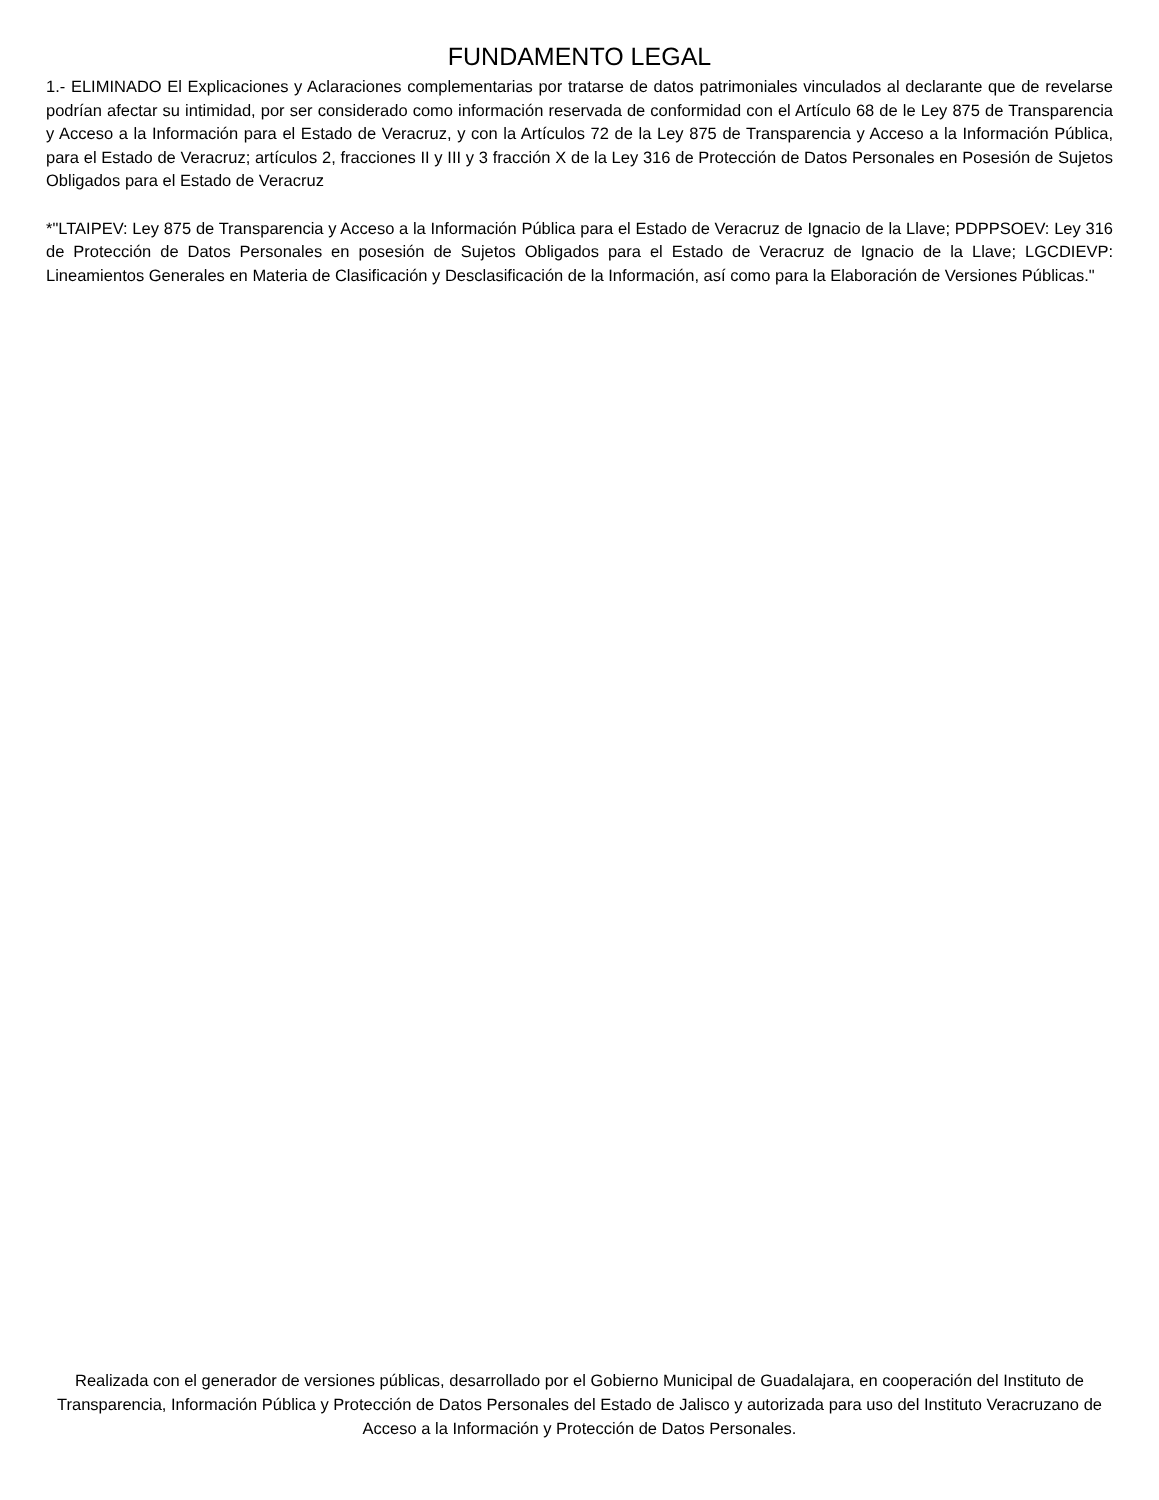FUNDAMENTO LEGAL
1.- ELIMINADO El Explicaciones y Aclaraciones complementarias por tratarse de datos patrimoniales vinculados al declarante que de revelarse podrían afectar su intimidad, por ser considerado como información reservada de conformidad con el Artículo 68 de le Ley 875 de Transparencia y Acceso a la Información para el Estado de Veracruz, y con la Artículos 72 de la Ley 875 de Transparencia y Acceso a la Información Pública, para el Estado de Veracruz; artículos 2, fracciones II y III y 3 fracción X de la Ley 316 de Protección de Datos Personales en Posesión de Sujetos Obligados para el Estado de Veracruz
*"LTAIPEV: Ley 875 de Transparencia y Acceso a la Información Pública para el Estado de Veracruz de Ignacio de la Llave; PDPPSOEV: Ley 316 de Protección de Datos Personales en posesión de Sujetos Obligados para el Estado de Veracruz de Ignacio de la Llave; LGCDIEVP: Lineamientos Generales en Materia de Clasificación y Desclasificación de la Información, así como para la Elaboración de Versiones Públicas."
Realizada con el generador de versiones públicas, desarrollado por el Gobierno Municipal de Guadalajara, en cooperación del Instituto de Transparencia, Información Pública y Protección de Datos Personales del Estado de Jalisco y autorizada para uso del Instituto Veracruzano de Acceso a la Información y Protección de Datos Personales.